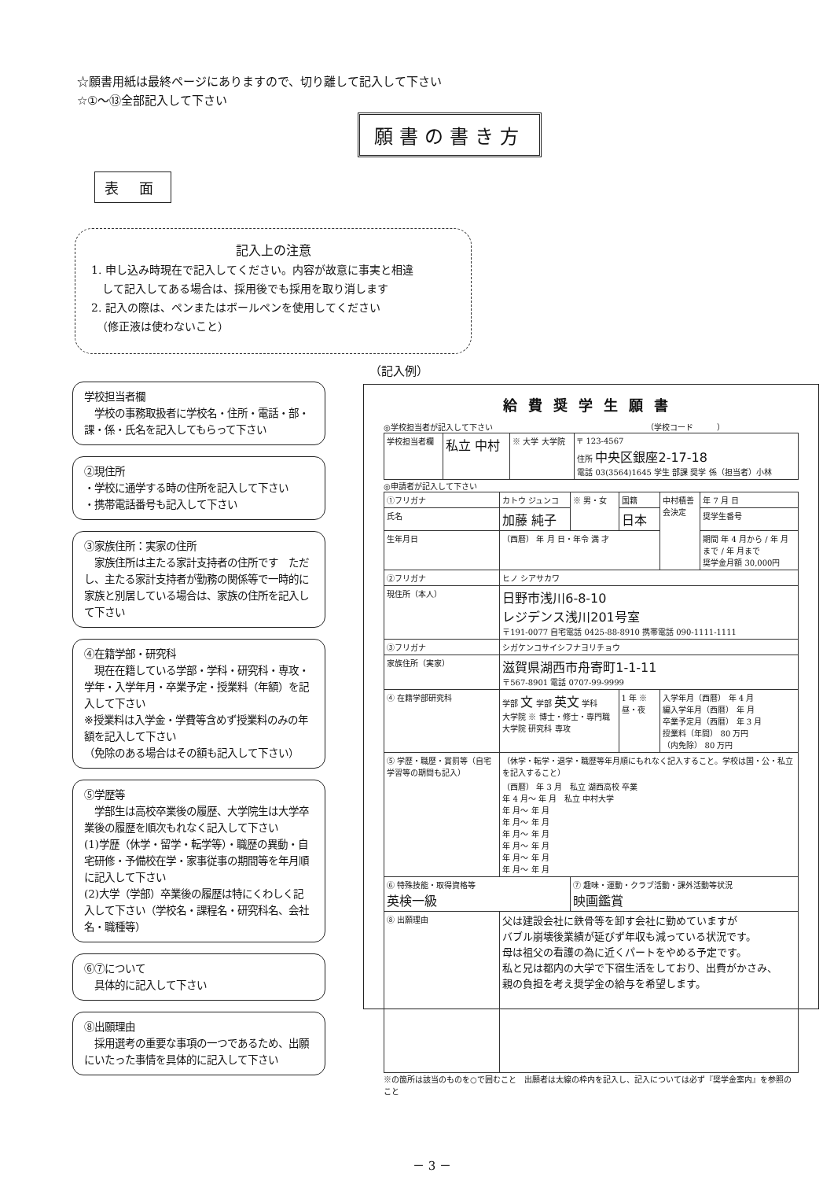☆願書用紙は最終ページにありますので、切り離して記入して下さい
☆①～⑬全部記入して下さい
願書の書き方
表 面
記入上の注意
1. 申し込み時現在で記入してください。内容が故意に事実と相違
　して記入してある場合は、採用後でも採用を取り消します
2. 記入の際は、ペンまたはボールペンを使用してください
　（修正液は使わないこと）
（記入例）
学校担当者欄
　学校の事務取扱者に学校名・住所・電話・部・課・係・氏名を記入してもらって下さい
②現住所
・学校に通学する時の住所を記入して下さい
・携帯電話番号も記入して下さい
③家族住所：実家の住所
　家族住所は主たる家計支持者の住所です　ただし、主たる家計支持者が勤務の関係等で一時的に家族と別居している場合は、家族の住所を記入して下さい
④在籍学部・研究科
　現在在籍している学部・学科・研究科・専攻・学年・入学年月・卒業予定・授業料（年額）を記入して下さい
※授業料は入学金・学費等含めず授業料のみの年額を記入して下さい
（免除のある場合はその額も記入して下さい）
⑤学歴等
　学部生は高校卒業後の履歴、大学院生は大学卒業後の履歴を順次もれなく記入して下さい
(1)学歴（休学・留学・転学等）・職歴の異動・自宅研修・予備校在学・家事従事の期間等を年月順に記入して下さい
(2)大学（学部）卒業後の履歴は特にくわしく記入して下さい（学校名・課程名・研究科名、会社名・職種等）
⑥⑦について
　具体的に記入して下さい
⑧出願理由
　採用選考の重要な事項の一つであるため、出願にいたった事情を具体的に記入して下さい
給費奨学生願書
◎学校担当者が記入して下さい　　　　　　　　　　　　　　　　　　　　（学校コード　　　）
| 学校担当者欄 | 私立 中村 | ※ 大学 大学院 | 〒 123-4567 住所 中央区銀座2-17-18 電話 03(3564)1645 学生 部課 奨学 係（担当者）小林 |
◎申請者が記入して下さい
| ①フリガナ | カトウ ジュンコ | ※ 男・女 | 国籍 | 中村積善会決定 | 年 7 月 日 |
| 氏名 | 加藤 純子 | | 日本 | | 奨学生番号 |
| 生年月日 | （西暦） 年 月 日・年令 満 才 | | | | 期間 年 4 月から / 年 月まで / 年 月まで 奨学金月額 30,000円 |
| ②フリガナ | ヒノ シアサカワ | | | | |
| 現住所（本人） | 日野市浅川6-8-10 レジデンス浅川201号室 〒191-0077 自宅電話 0425-88-8910 携帯電話 090-1111-1111 | | | | |
| ③フリガナ | シガケンコサイシフナヨリチョウ | | | | |
| 家族住所（実家） | 滋賀県湖西市舟寄町1-1-11 〒567-8901 電話 0707-99-9999 | | | | |
| ④ 在籍学部研究科 | 学部 文 学部 英文 学科 大学院 ※ 博士・修士・専門職大学院 研究科 専攻 | | 1 年 ※ 昼・夜 | 入学年月（西暦） 年 4 月 編入学年月（西暦） 年 月 卒業予定月（西暦） 年 3 月 授業料（年間） 80 万円 （内免除） 80 万円 | |
| ⑤ 学歴・職歴・賞罰等（自宅学習等の期間も記入） | （休学・転学・退学・職歴等年月順にもれなく記入すること。学校は国・公・私立を記入すること） （西暦） 年 3 月 私立 湖西高校 卒業 年 4 月～ 年 月 私立 中村大学 年 月～ 年 月 年 月～ 年 月 年 月～ 年 月 年 月～ 年 月 年 月～ 年 月 年 月～ 年 月 | | | | |
| ⑥ 特殊技能・取得資格等 英検一級 | | ⑦ 趣味・運動・クラブ活動・課外活動等状況 映画鑑賞 | | | |
| ⑧ 出願理由 | 父は建設会社に鉄骨等を卸す会社に勤めていますが バブル崩壊後業績が延びず年収も減っている状況です。 母は祖父の看護の為に近くパートをやめる予定です。 私と兄は都内の大学で下宿生活をしており、出費がかさみ、 親の負担を考え奨学金の給与を希望します。 | | | | |
※の箇所は該当のものを○で囲むこと　出願者は太線の枠内を記入し、記入については必ず『奨学金案内』を参照のこと
－ 3 －